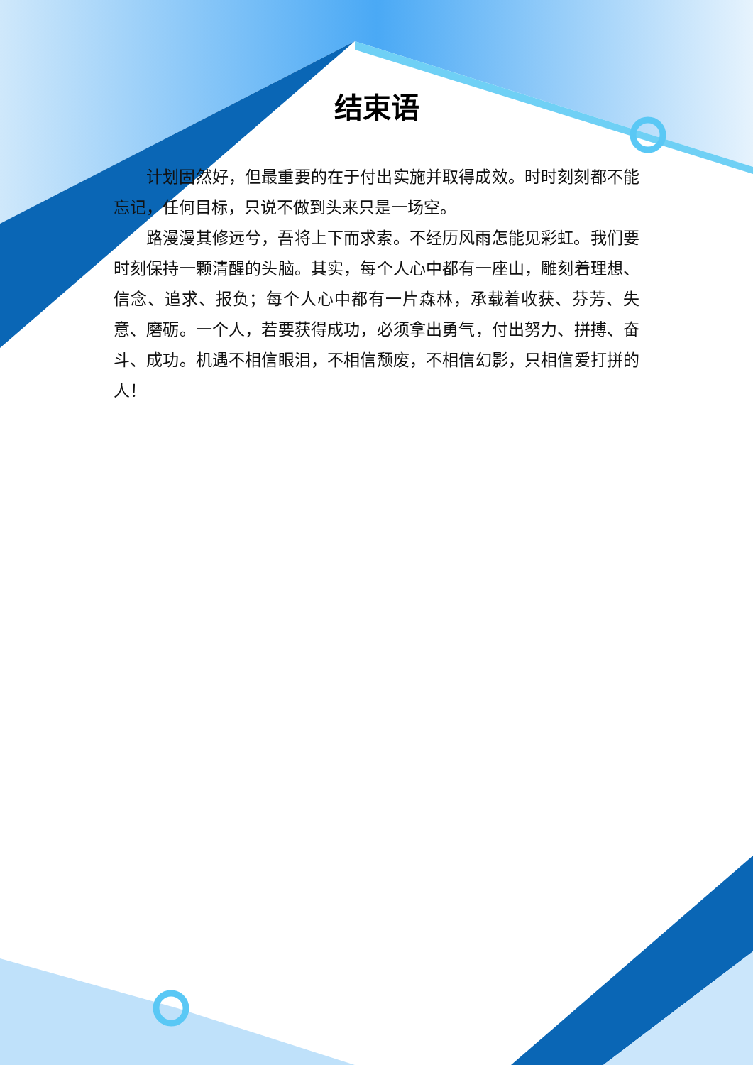结束语
计划固然好，但最重要的在于付出实施并取得成效。时时刻刻都不能忘记，任何目标，只说不做到头来只是一场空。
路漫漫其修远兮，吾将上下而求索。不经历风雨怎能见彩虹。我们要时刻保持一颗清醒的头脑。其实，每个人心中都有一座山，雕刻着理想、信念、追求、报负；每个人心中都有一片森林，承载着收获、芬芳、失意、磨砺。一个人，若要获得成功，必须拿出勇气，付出努力、拼搏、奋斗、成功。机遇不相信眼泪，不相信颓废，不相信幻影，只相信爱打拼的人！